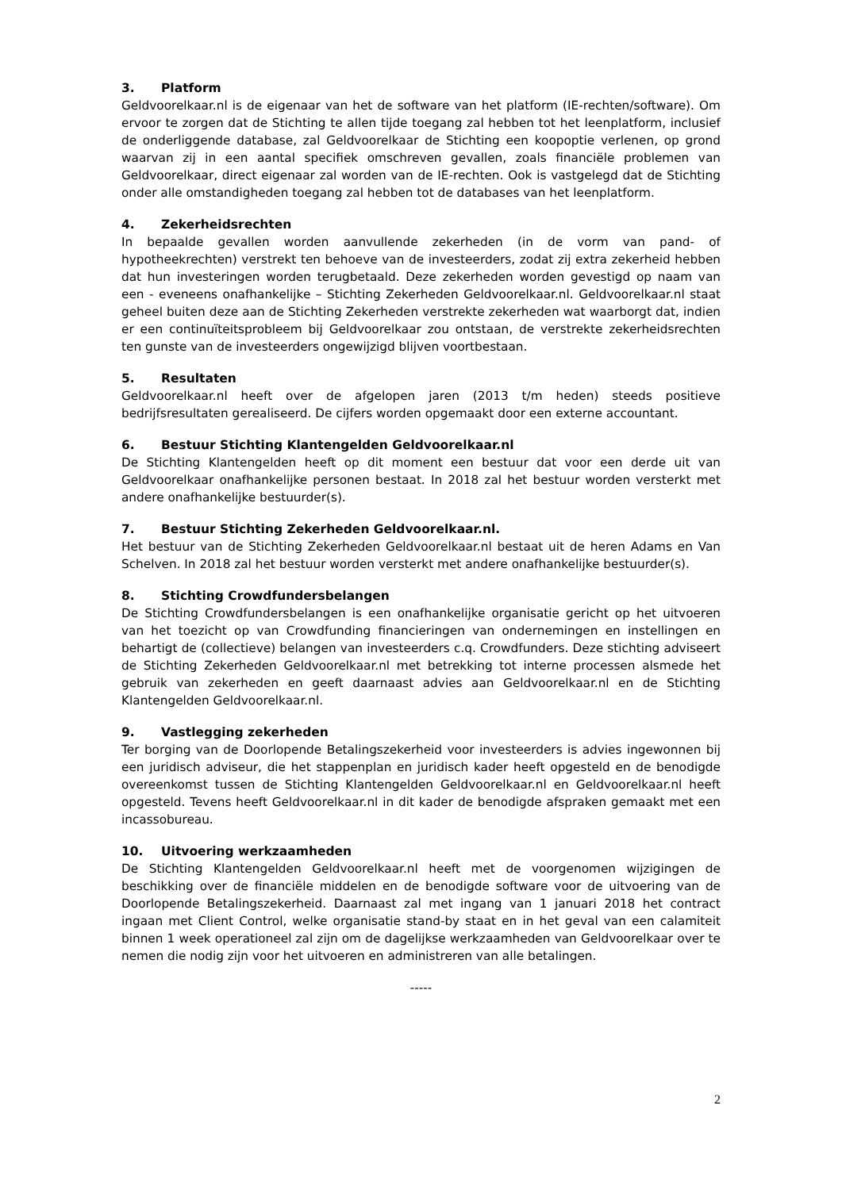3. Platform
Geldvoorelkaar.nl is de eigenaar van het de software van het platform (IE-rechten/software). Om ervoor te zorgen dat de Stichting te allen tijde toegang zal hebben tot het leenplatform, inclusief de onderliggende database, zal Geldvoorelkaar de Stichting een koopoptie verlenen, op grond waarvan zij in een aantal specifiek omschreven gevallen, zoals financiële problemen van Geldvoorelkaar, direct eigenaar zal worden van de IE-rechten. Ook is vastgelegd dat de Stichting onder alle omstandigheden toegang zal hebben tot de databases van het leenplatform.
4. Zekerheidsrechten
In bepaalde gevallen worden aanvullende zekerheden (in de vorm van pand- of hypotheekrechten) verstrekt ten behoeve van de investeerders, zodat zij extra zekerheid hebben dat hun investeringen worden terugbetaald. Deze zekerheden worden gevestigd op naam van een - eveneens onafhankelijke – Stichting Zekerheden Geldvoorelkaar.nl. Geldvoorelkaar.nl staat geheel buiten deze aan de Stichting Zekerheden verstrekte zekerheden wat waarborgt dat, indien er een continuïteitsprobleem bij Geldvoorelkaar zou ontstaan, de verstrekte zekerheidsrechten ten gunste van de investeerders ongewijzigd blijven voortbestaan.
5. Resultaten
Geldvoorelkaar.nl heeft over de afgelopen jaren (2013 t/m heden) steeds positieve bedrijfsresultaten gerealiseerd. De cijfers worden opgemaakt door een externe accountant.
6. Bestuur Stichting Klantengelden Geldvoorelkaar.nl
De Stichting Klantengelden heeft op dit moment een bestuur dat voor een derde uit van Geldvoorelkaar onafhankelijke personen bestaat. In 2018 zal het bestuur worden versterkt met andere onafhankelijke bestuurder(s).
7. Bestuur Stichting Zekerheden Geldvoorelkaar.nl.
Het bestuur van de Stichting Zekerheden Geldvoorelkaar.nl bestaat uit de heren Adams en Van Schelven. In 2018 zal het bestuur worden versterkt met andere onafhankelijke bestuurder(s).
8. Stichting Crowdfundersbelangen
De Stichting Crowdfundersbelangen is een onafhankelijke organisatie gericht op het uitvoeren van het toezicht op van Crowdfunding financieringen van ondernemingen en instellingen en behartigt de (collectieve) belangen van investeerders c.q. Crowdfunders. Deze stichting adviseert de Stichting Zekerheden Geldvoorelkaar.nl met betrekking tot interne processen alsmede het gebruik van zekerheden en geeft daarnaast advies aan Geldvoorelkaar.nl en de Stichting Klantengelden Geldvoorelkaar.nl.
9. Vastlegging zekerheden
Ter borging van de Doorlopende Betalingszekerheid voor investeerders is advies ingewonnen bij een juridisch adviseur, die het stappenplan en juridisch kader heeft opgesteld en de benodigde overeenkomst tussen de Stichting Klantengelden Geldvoorelkaar.nl en Geldvoorelkaar.nl heeft opgesteld. Tevens heeft Geldvoorelkaar.nl in dit kader de benodigde afspraken gemaakt met een incassobureau.
10. Uitvoering werkzaamheden
De Stichting Klantengelden Geldvoorelkaar.nl heeft met de voorgenomen wijzigingen de beschikking over de financiële middelen en de benodigde software voor de uitvoering van de Doorlopende Betalingszekerheid. Daarnaast zal met ingang van 1 januari 2018 het contract ingaan met Client Control, welke organisatie stand-by staat en in het geval van een calamiteit binnen 1 week operationeel zal zijn om de dagelijkse werkzaamheden van Geldvoorelkaar over te nemen die nodig zijn voor het uitvoeren en administreren van alle betalingen.
-----
2